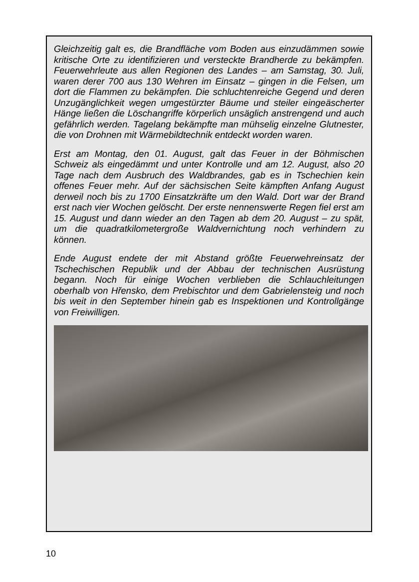Gleichzeitig galt es, die Brandfläche vom Boden aus einzudämmen sowie kritische Orte zu identifizieren und versteckte Brandherde zu bekämpfen. Feuerwehrleute aus allen Regionen des Landes – am Samstag, 30. Juli, waren derer 700 aus 130 Wehren im Einsatz – gingen in die Felsen, um dort die Flammen zu bekämpfen. Die schluchtenreiche Gegend und deren Unzugänglichkeit wegen umgestürzter Bäume und steiler eingeäscherter Hänge ließen die Löschangriffe körperlich unsäglich anstrengend und auch gefährlich werden. Tagelang bekämpfte man mühselig einzelne Glutnester, die von Drohnen mit Wärmebildtechnik entdeckt worden waren.
Erst am Montag, den 01. August, galt das Feuer in der Böhmischen Schweiz als eingedämmt und unter Kontrolle und am 12. August, also 20 Tage nach dem Ausbruch des Waldbrandes, gab es in Tschechien kein offenes Feuer mehr. Auf der sächsischen Seite kämpften Anfang August derweil noch bis zu 1700 Einsatzkräfte um den Wald. Dort war der Brand erst nach vier Wochen gelöscht. Der erste nennenswerte Regen fiel erst am 15. August und dann wieder an den Tagen ab dem 20. August – zu spät, um die quadratkilometergroße Waldvernichtung noch verhindern zu können.
Ende August endete der mit Abstand größte Feuerwehreinsatz der Tschechischen Republik und der Abbau der technischen Ausrüstung begann. Noch für einige Wochen verblieben die Schlauchleitungen oberhalb von Hřensko, dem Prebischtor und dem Gabrielensteig und noch bis weit in den September hinein gab es Inspektionen und Kontrollgänge von Freiwilligen.
10